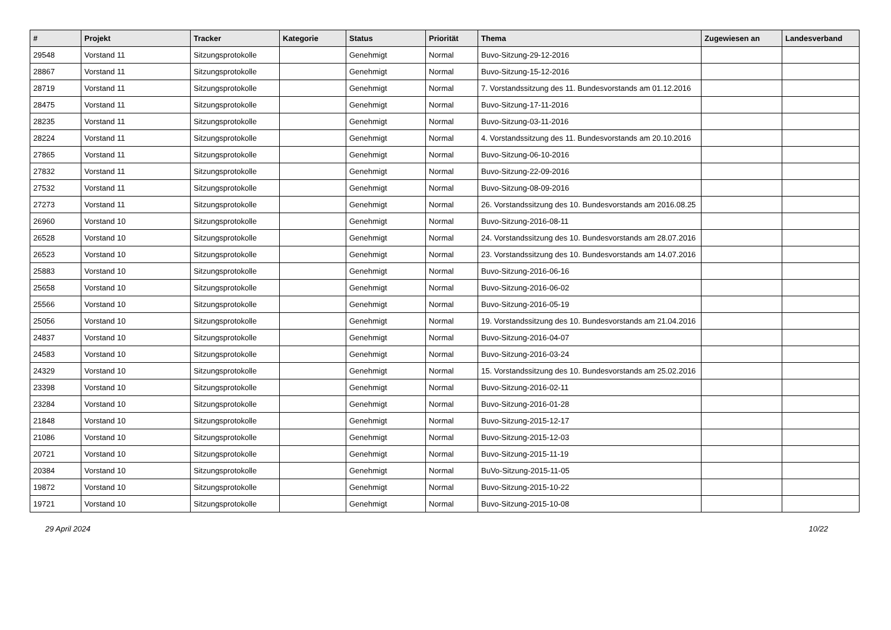| # | Projekt | Tracker | Kategorie | Status | Priorität | Thema | Zugewiesen an | Landesverband |
| --- | --- | --- | --- | --- | --- | --- | --- | --- |
| 29548 | Vorstand 11 | Sitzungsprotokolle | | Genehmigt | Normal | Buvo-Sitzung-29-12-2016 | | |
| 28867 | Vorstand 11 | Sitzungsprotokolle | | Genehmigt | Normal | Buvo-Sitzung-15-12-2016 | | |
| 28719 | Vorstand 11 | Sitzungsprotokolle | | Genehmigt | Normal | 7. Vorstandssitzung des 11. Bundesvorstands am 01.12.2016 | | |
| 28475 | Vorstand 11 | Sitzungsprotokolle | | Genehmigt | Normal | Buvo-Sitzung-17-11-2016 | | |
| 28235 | Vorstand 11 | Sitzungsprotokolle | | Genehmigt | Normal | Buvo-Sitzung-03-11-2016 | | |
| 28224 | Vorstand 11 | Sitzungsprotokolle | | Genehmigt | Normal | 4. Vorstandssitzung des 11. Bundesvorstands am 20.10.2016 | | |
| 27865 | Vorstand 11 | Sitzungsprotokolle | | Genehmigt | Normal | Buvo-Sitzung-06-10-2016 | | |
| 27832 | Vorstand 11 | Sitzungsprotokolle | | Genehmigt | Normal | Buvo-Sitzung-22-09-2016 | | |
| 27532 | Vorstand 11 | Sitzungsprotokolle | | Genehmigt | Normal | Buvo-Sitzung-08-09-2016 | | |
| 27273 | Vorstand 11 | Sitzungsprotokolle | | Genehmigt | Normal | 26. Vorstandssitzung des 10. Bundesvorstands am 2016.08.25 | | |
| 26960 | Vorstand 10 | Sitzungsprotokolle | | Genehmigt | Normal | Buvo-Sitzung-2016-08-11 | | |
| 26528 | Vorstand 10 | Sitzungsprotokolle | | Genehmigt | Normal | 24. Vorstandssitzung des 10. Bundesvorstands am 28.07.2016 | | |
| 26523 | Vorstand 10 | Sitzungsprotokolle | | Genehmigt | Normal | 23. Vorstandssitzung des 10. Bundesvorstands am 14.07.2016 | | |
| 25883 | Vorstand 10 | Sitzungsprotokolle | | Genehmigt | Normal | Buvo-Sitzung-2016-06-16 | | |
| 25658 | Vorstand 10 | Sitzungsprotokolle | | Genehmigt | Normal | Buvo-Sitzung-2016-06-02 | | |
| 25566 | Vorstand 10 | Sitzungsprotokolle | | Genehmigt | Normal | Buvo-Sitzung-2016-05-19 | | |
| 25056 | Vorstand 10 | Sitzungsprotokolle | | Genehmigt | Normal | 19. Vorstandssitzung des 10. Bundesvorstands am 21.04.2016 | | |
| 24837 | Vorstand 10 | Sitzungsprotokolle | | Genehmigt | Normal | Buvo-Sitzung-2016-04-07 | | |
| 24583 | Vorstand 10 | Sitzungsprotokolle | | Genehmigt | Normal | Buvo-Sitzung-2016-03-24 | | |
| 24329 | Vorstand 10 | Sitzungsprotokolle | | Genehmigt | Normal | 15. Vorstandssitzung des 10. Bundesvorstands am 25.02.2016 | | |
| 23398 | Vorstand 10 | Sitzungsprotokolle | | Genehmigt | Normal | Buvo-Sitzung-2016-02-11 | | |
| 23284 | Vorstand 10 | Sitzungsprotokolle | | Genehmigt | Normal | Buvo-Sitzung-2016-01-28 | | |
| 21848 | Vorstand 10 | Sitzungsprotokolle | | Genehmigt | Normal | Buvo-Sitzung-2015-12-17 | | |
| 21086 | Vorstand 10 | Sitzungsprotokolle | | Genehmigt | Normal | Buvo-Sitzung-2015-12-03 | | |
| 20721 | Vorstand 10 | Sitzungsprotokolle | | Genehmigt | Normal | Buvo-Sitzung-2015-11-19 | | |
| 20384 | Vorstand 10 | Sitzungsprotokolle | | Genehmigt | Normal | BuVo-Sitzung-2015-11-05 | | |
| 19872 | Vorstand 10 | Sitzungsprotokolle | | Genehmigt | Normal | Buvo-Sitzung-2015-10-22 | | |
| 19721 | Vorstand 10 | Sitzungsprotokolle | | Genehmigt | Normal | Buvo-Sitzung-2015-10-08 | | |
29 April 2024 10/22